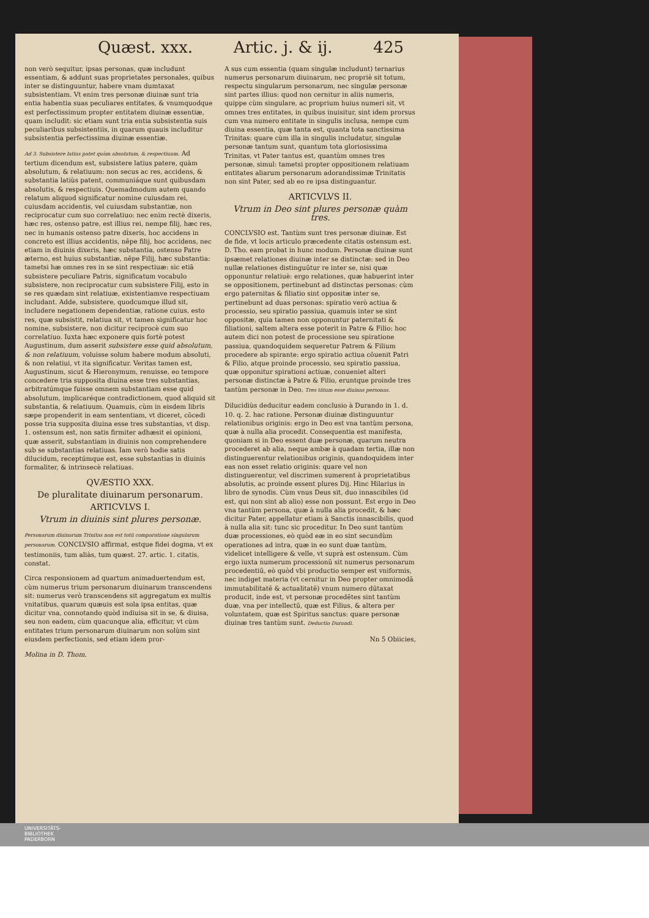Quæst. xxx. Artic. j. & ij. 425
non verò sequitur, ipsas personas, quæ includunt essentiam, & addunt suas proprietates personales, quibus inter se distinguuntur, habere vnam dumtaxat subsistentiam. Vt enim tres personæ diuinæ sunt tria entia habentia suas peculiares entitates, & vnumquodque est perfectissimum propter entitatem diuinæ essentiæ, quam includit: sic etiam sunt tria entia subsistentia suis peculiaribus subsistentiis, in quarum quauis includitur subsistentia perfectissima diuinæ essentiæ.
Ad 3. Subsistere latius patet quàm absolutum, & respectiuum. Ad tertium dicendum est, subsistere latius patere, quàm absolutum, & relatiuum: non secus ac res, accidens, & substantia latiùs patent, communiáque sunt quibusdam absolutis, & respectiuis. Quemadmodum autem quando relatum aliquod significatur nomine cuiusdam rei, cuiusdam accidentis, vel cuiusdam substantiæ, non reciprocatur cum suo correlatiuo: nec enim rectè dixeris, hæc res, ostenso patre, est illius rei, nempe filij, hæc res, nec in humanis ostenso patre dixeris, hoc accidens in concreto est illius accidentis, nēpe filij, hoc accidens, nec etiam in diuinis dixeris, hæc substantia, ostenso Patre æterno, est huius substantiæ, nēpe Filij, hæc substantia: tametsi hæ omnes res in se sint respectiuæ: sic etiā subsistere peculiare Patris, significatum vocabulo subsistere, non reciprocatur cum subsistere Filij, esto in se res quædam sint relatiuæ, existentiamve respectiuam includant. Adde, subsistere, quodcumque illud sit, includere negationem dependentiæ, ratione cuius, esto res, quæ subsistit, relatiua sit, vt tamen significatur hoc nomine, subsistere, non dicitur reciprocè cum suo correlatiuo. Iuxta hæc exponere quis fortè potest Augustinum, dum asserit subsistere esse quid absolutum, & non relatiuum, voluisse solum habere modum absoluti, & non relatiui, vt ita significatur. Veritas tamen est, Augustinum, sicut & Hieronymum, renuisse, eo tempore concedere tria supposita diuina esse tres substantias, arbitratúmque fuisse omnem substantiam esse quid absolutum, implicaréque contradictionem, quod aliquid sit substantia, & relatiuum. Quamuis, cùm in eisdem libris sæpe propenderit in eam sententiam, vt diceret, cōcedi posse tria supposita diuina esse tres substantias, vt disp. 1. ostensum est, non satis firmiter adhæsit ei opinioni, quæ asserit, substantiam in diuinis non comprehendere sub se substantias relatiuas. Iam verò hodie satis dilucidum, receptúmque est, esse substantias in diuinis formaliter, & intrinsecè relatiuas.
QVÆSTIO XXX.
De pluralitate diuinarum personarum.
ARTICVLVS I.
Vtrum in diuinis sint plures personæ.
Personarum diuinarum Trinitas non est totū comparatione singularum personarum. CONCLVSIO affirmat, estque fidei dogma, vt ex testimoniis, tum aliàs, tum quæst. 27. artic. 1. citatis, constat.
Circa responsionem ad quartum animaduertendum est, cùm numerus trium personarum diuinarum transcendens sit: numerus verò transcendens sit aggregatum ex multis vnitatibus, quarum quæuis est sola ipsa entitas, quæ dicitur vna, connotando quòd indiuisa sit in se, & diuisa, seu non eadem, cùm quacunque alia, efficitur, vt cùm entitates trium personarum diuinarum non solùm sint eiusdem perfectionis, sed etiam idem pror-
Molina in D. Thom.
A sus cum essentia (quam singulæ includunt) ternarius numerus personarum diuinarum, nec propriè sit totum, respectu singularum personarum, nec singulæ personæ sint partes illius: quod non cernitur in aliis numeris, quippe cùm singulare, ac proprium huius numeri sit, vt omnes tres entitates, in quibus inuisitur, sint idem prorsus cum vna numero entitate in singulis inclusa, nempe cum diuina essentia, quæ tanta est, quanta tota sanctissima Trinitas: quare cùm illa in singulis includatur, singulæ personæ tantum sunt, quantum tota gloriosissima Trinitas, vt Pater tantus est, quantùm omnes tres personæ, simul: tametsi propter oppositionem relatiuam entitates aliarum personarum adorandissimæ Trinitatis non sint Pater, sed ab eo re ipsa distinguantur.
ARTICVLVS II.
Vtrum in Deo sint plures personæ quàm tres.
CONCLVSIO est. Tantùm sunt tres personæ diuinæ. Est de fide, vt locis articulo præcedente citatis ostensum est. D. Tho. eam probat in hunc modum. Personæ diuinæ sunt ipsæmet relationes diuinæ inter se distinctæ: sed in Deo nullæ relationes distinguūtur re inter se, nisi quæ opponuntur relatiuè: ergo relationes, quæ habuerint inter se oppositionem, pertinebunt ad distinctas personas: cùm ergo paternitas & filiatio sint oppositæ inter se, pertinebunt ad duas personas: spiratio verò actiua & processio, seu spiratio passiua, quamuis inter se sint oppositæ, quia tamen non opponuntur paternitati & filiationi, saltem altera esse poterit in Patre & Filio: hoc autem dici non potest de processione seu spiratione passiua, quandoquidem sequeretur Patrem & Filium procedere ab spirante: ergo spiratio actiua cōuenit Patri & Filio, atque proinde processio, seu spiratio passiua, quæ opponitur spirationi actiuæ, conueniet alteri personæ distinctæ à Patre & Filio, eruntque proinde tres tantùm personæ in Deo. Tres tātum esse diuinas personas.
Dilucidiùs deducitur eadem conclusio à Durando in 1. d. 10. q. 2. hac ratione. Personæ diuinæ distinguuntur relationibus originis: ergo in Deo est vna tantùm persona, quæ à nulla alia procedit. Consequentia est manifesta, quoniam si in Deo essent duæ personæ, quarum neutra procederet ab alia, neque ambæ à quadam tertia, illæ non distinguerentur relationibus originis, quandoquidem inter eas non esset relatio originis: quare vel non distinguerentur, vel discrimen sumerent à proprietatibus absolutis, ac proinde essent plures Dij. Hinc Hilarius in libro de synodis. Cùm vnus Deus sit, duo innascibiles (id est, qui non sint ab alio) esse non possunt. Est ergo in Deo vna tantùm persona, quæ à nulla alia procedit, & hæc dicitur Pater, appellatur etiam à Sanctis innascibilis, quod à nulla alia sit: tunc sic proceditur. In Deo sunt tantùm duæ processiones, eò quòd eæ in eo sint secundùm operationes ad intra, quæ in eo sunt duæ tantùm, videlicet intelligere & velle, vt suprà est ostensum. Cùm ergo iuxta numerum processionū sit numerus personarum procedentiū, eò quòd vbi productio semper est vniformis, nec indiget materia (vt cernitur in Deo propter omnimodā immutabilitatē & actualitatē) vnum numero dūtaxat producit, inde est, vt personæ procedētes sint tantùm duæ, vna per intellectū, quæ est Filius, & altera per voluntatem, quæ est Spiritus sanctus: quare personæ diuinæ tres tantùm sunt. Deductio Durandi.
Nn 5 Obiicies,
UNIVERSITÄTS-
BIBLIOTHEK
PADERBORN